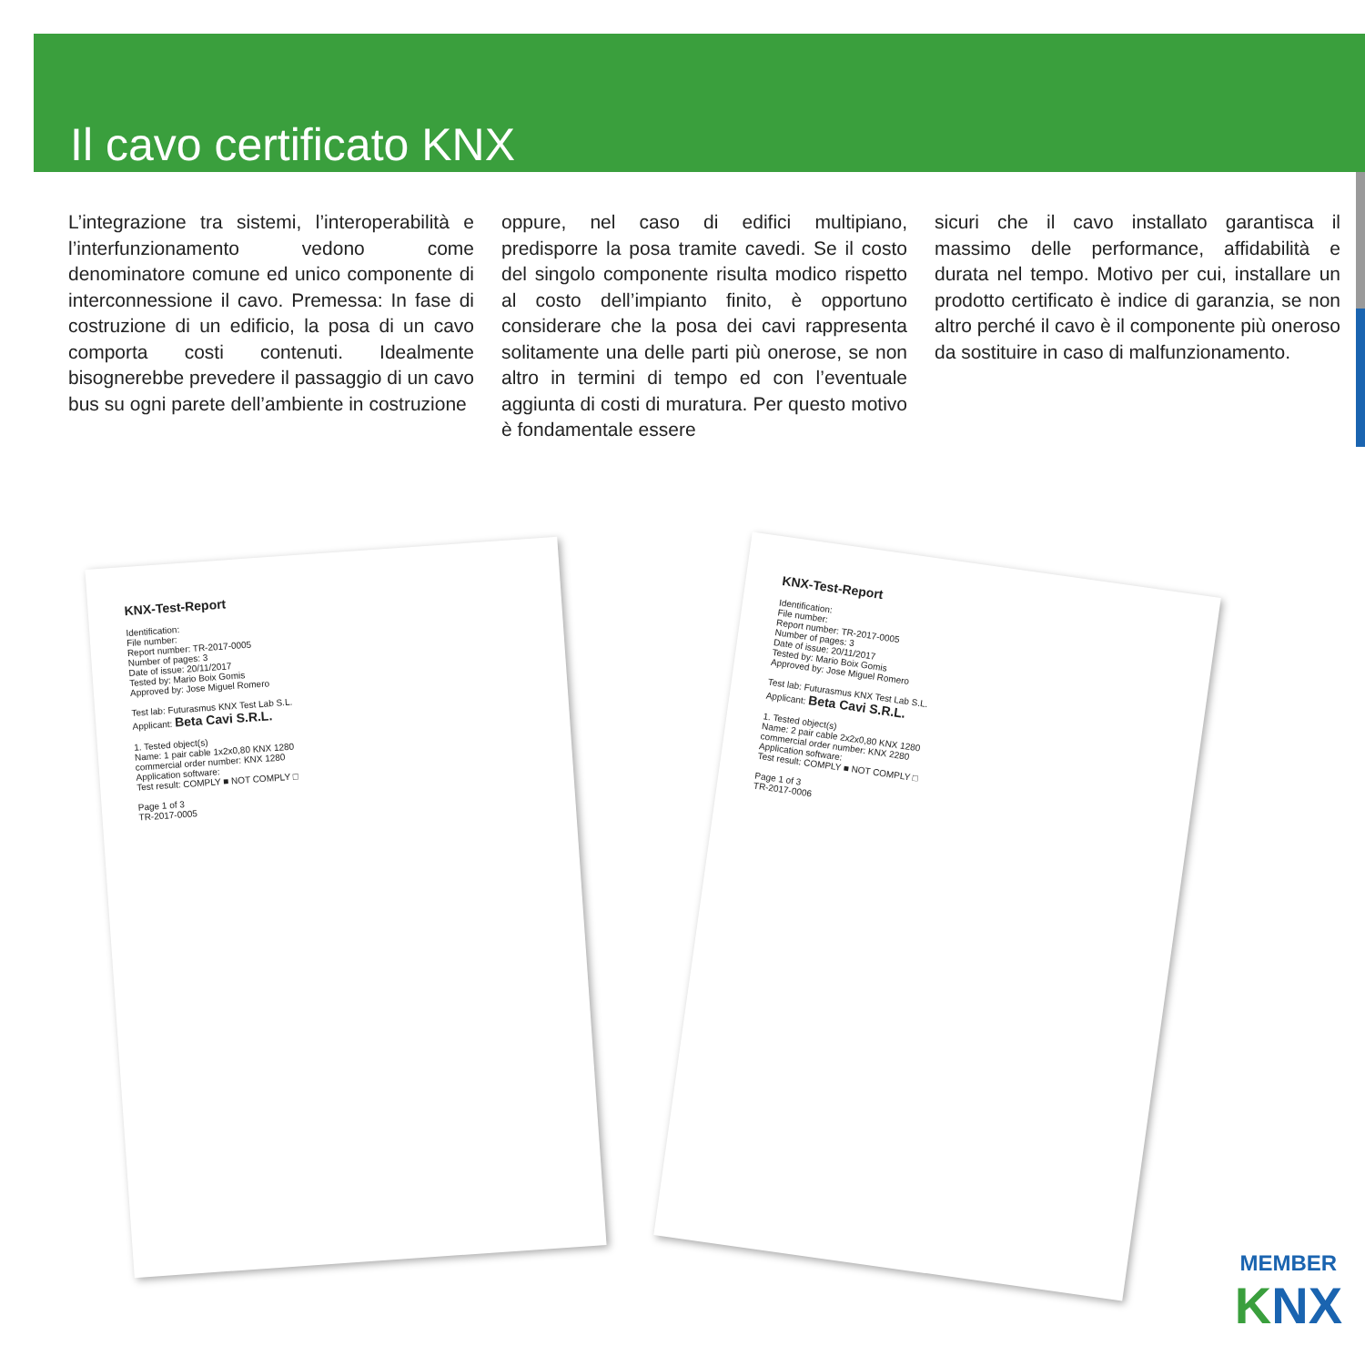Il cavo certificato KNX
L’integrazione tra sistemi, l’interoperabilità e l’interfunzionamento vedono come denominatore comune ed unico componente di interconnessione il cavo. Premessa: In fase di costruzione di un edificio, la posa di un cavo comporta costi contenuti. Idealmente bisognerebbe prevedere il passaggio di un cavo bus su ogni parete dell’ambiente in costruzione
oppure, nel caso di edifici multipiano, predisporre la posa tramite cavedi. Se il costo del singolo componente risulta modico rispetto al costo dell’impianto finito, è opportuno considerare che la posa dei cavi rappresenta solitamente una delle parti più onerose, se non altro in termini di tempo ed con l’eventuale aggiunta di costi di muratura. Per questo motivo è fondamentale essere
sicuri che il cavo installato garantisca il massimo delle performance, affidabilità e durata nel tempo. Motivo per cui, installare un prodotto certificato è indice di garanzia, se non altro perché il cavo è il componente più oneroso da sostituire in caso di malfunzionamento.
KNX-Test-Report
Identification:
File number:
Report number: TR-2017-0005
Number of pages: 3
Date of issue: 20/11/2017
Tested by: Mario Boix Gomis
Approved by: Jose Miguel Romero
Test lab: Futurasmus KNX Test Lab S.L.
Applicant: Beta Cavi S.R.L.
1. Tested object(s)
Name: 1 pair cable 1x2x0,80 KNX 1280
commercial order number: KNX 1280
Application software:
Test result: COMPLY ■ NOT COMPLY □
Page 1 of 3
TR-2017-0005
KNX-Test-Report
Identification:
File number:
Report number: TR-2017-0005
Number of pages: 3
Date of issue: 20/11/2017
Tested by: Mario Boix Gomis
Approved by: Jose Miguel Romero
Test lab: Futurasmus KNX Test Lab S.L.
Applicant: Beta Cavi S.R.L.
1. Tested object(s)
Name: 2 pair cable 2x2x0,80 KNX 1280
commercial order number: KNX 2280
Application software:
Test result: COMPLY ■ NOT COMPLY □
Page 1 of 3
TR-2017-0006
MEMBER
KNX